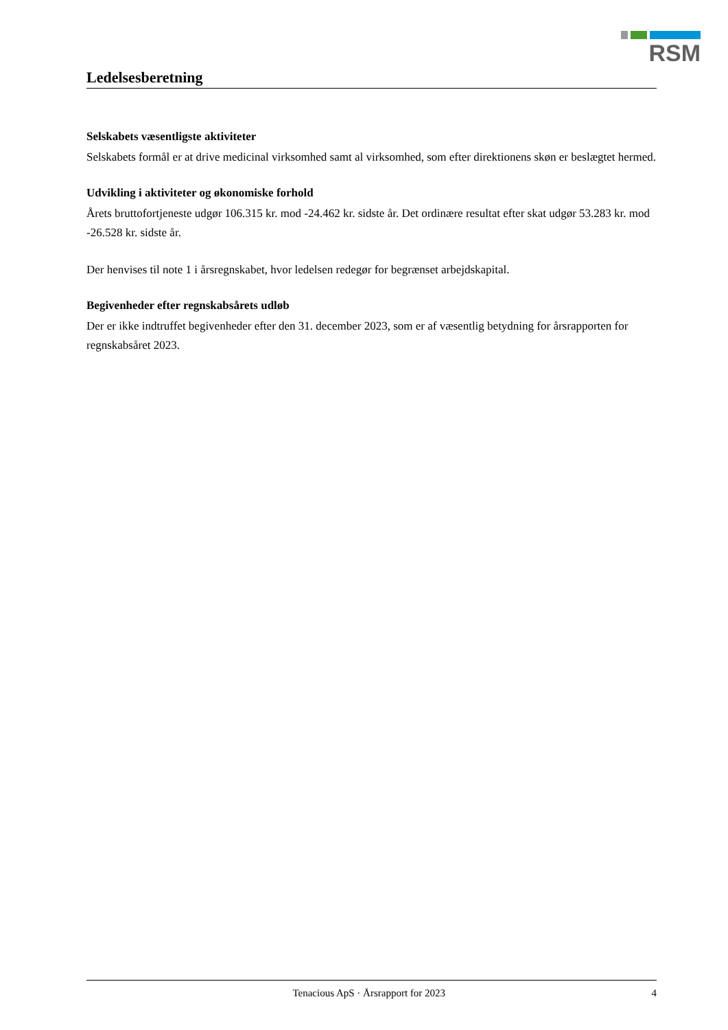RSM
Ledelsesberetning
Selskabets væsentligste aktiviteter
Selskabets formål er at drive medicinal virksomhed samt al virksomhed, som efter direktionens skøn er beslægtet hermed.
Udvikling i aktiviteter og økonomiske forhold
Årets bruttofortjeneste udgør 106.315 kr. mod -24.462 kr. sidste år. Det ordinære resultat efter skat udgør 53.283 kr. mod -26.528 kr. sidste år.
Der henvises til note 1 i årsregnskabet, hvor ledelsen redegør for begrænset arbejdskapital.
Begivenheder efter regnskabsårets udløb
Der er ikke indtruffet begivenheder efter den 31. december 2023, som er af væsentlig betydning for årsrapporten for regnskabsåret 2023.
Tenacious ApS · Årsrapport for 2023 4